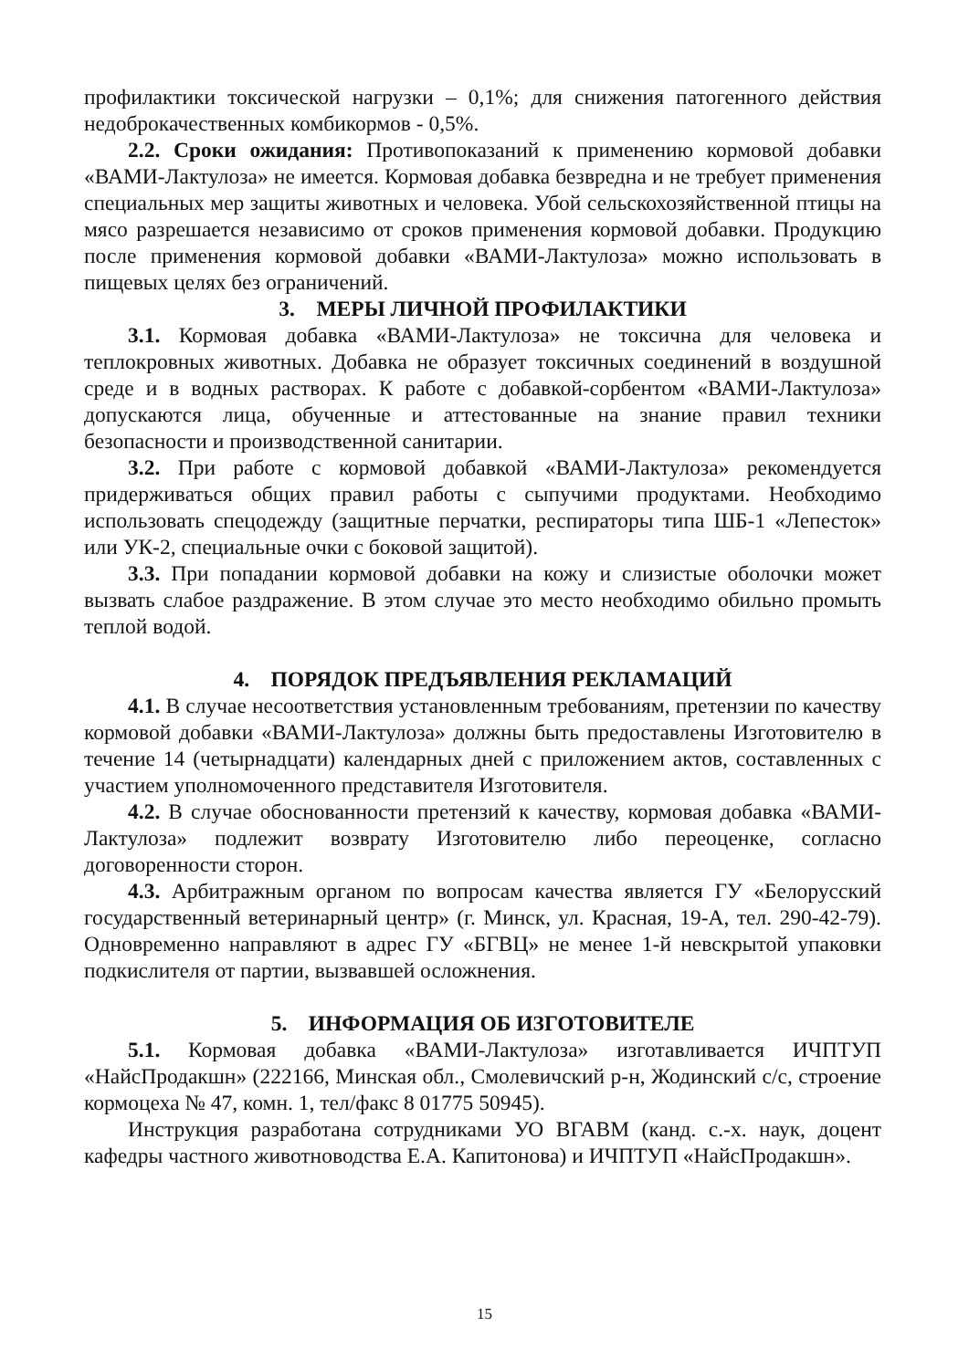профилактики токсической нагрузки – 0,1%; для снижения патогенного действия недоброкачественных комбикормов - 0,5%.
2.2. Сроки ожидания: Противопоказаний к применению кормовой добавки «ВАМИ-Лактулоза» не имеется. Кормовая добавка безвредна и не требует применения специальных мер защиты животных и человека. Убой сельскохозяйственной птицы на мясо разрешается независимо от сроков применения кормовой добавки. Продукцию после применения кормовой добавки «ВАМИ-Лактулоза» можно использовать в пищевых целях без ограничений.
3. МЕРЫ ЛИЧНОЙ ПРОФИЛАКТИКИ
3.1. Кормовая добавка «ВАМИ-Лактулоза» не токсична для человека и теплокровных животных. Добавка не образует токсичных соединений в воздушной среде и в водных растворах. К работе с добавкой-сорбентом «ВАМИ-Лактулоза» допускаются лица, обученные и аттестованные на знание правил техники безопасности и производственной санитарии.
3.2. При работе с кормовой добавкой «ВАМИ-Лактулоза» рекомендуется придерживаться общих правил работы с сыпучими продуктами. Необходимо использовать спецодежду (защитные перчатки, респираторы типа ШБ-1 «Лепесток» или УК-2, специальные очки с боковой защитой).
3.3. При попадании кормовой добавки на кожу и слизистые оболочки может вызвать слабое раздражение. В этом случае это место необходимо обильно промыть теплой водой.
4. ПОРЯДОК ПРЕДЪЯВЛЕНИЯ РЕКЛАМАЦИЙ
4.1. В случае несоответствия установленным требованиям, претензии по качеству кормовой добавки «ВАМИ-Лактулоза» должны быть предоставлены Изготовителю в течение 14 (четырнадцати) календарных дней с приложением актов, составленных с участием уполномоченного представителя Изготовителя.
4.2. В случае обоснованности претензий к качеству, кормовая добавка «ВАМИ-Лактулоза» подлежит возврату Изготовителю либо переоценке, согласно договоренности сторон.
4.3. Арбитражным органом по вопросам качества является ГУ «Белорусский государственный ветеринарный центр» (г. Минск, ул. Красная, 19-А, тел. 290-42-79). Одновременно направляют в адрес ГУ «БГВЦ» не менее 1-й невскрытой упаковки подкислителя от партии, вызвавшей осложнения.
5. ИНФОРМАЦИЯ ОБ ИЗГОТОВИТЕЛЕ
5.1. Кормовая добавка «ВАМИ-Лактулоза» изготавливается ИЧПТУП «НайсПродакшн» (222166, Минская обл., Смолевичский р-н, Жодинский с/с, строение кормоцеха № 47, комн. 1, тел/факс 8 01775 50945).
Инструкция разработана сотрудниками УО ВГАВМ (канд. с.-х. наук, доцент кафедры частного животноводства Е.А. Капитонова) и ИЧПТУП «НайсПродакшн».
15